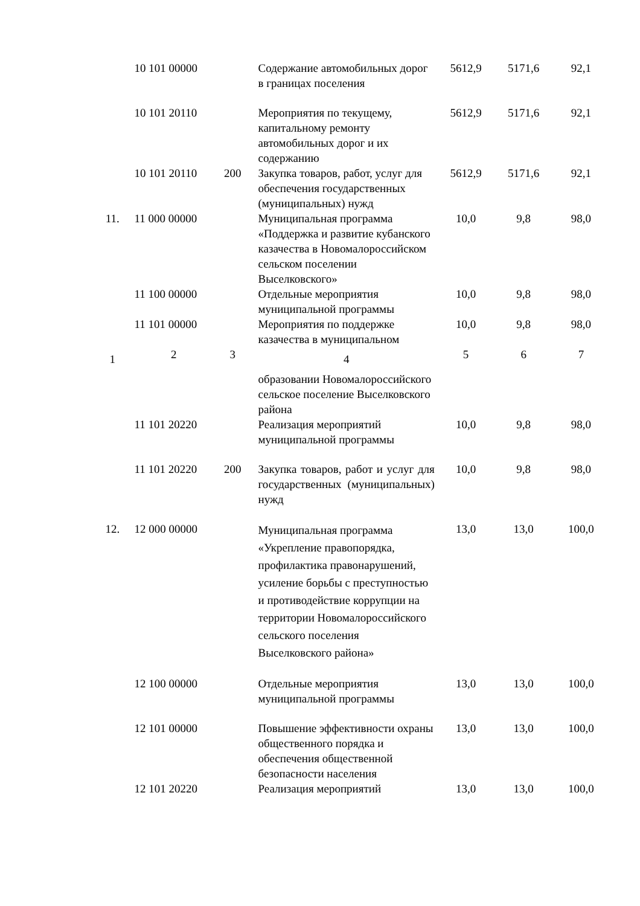| | 10 101 00000 | | Содержание автомобильных дорог в границах поселения | 5612,9 | 5171,6 | 92,1 |
| | 10 101 20110 | | Мероприятия по текущему, капитальному ремонту автомобильных дорог и их содержанию | 5612,9 | 5171,6 | 92,1 |
| | 10 101 20110 | 200 | Закупка товаров, работ, услуг для обеспечения государственных (муниципальных) нужд | 5612,9 | 5171,6 | 92,1 |
| 11. | 11 000 00000 | | Муниципальная программа «Поддержка и развитие кубанского казачества в Новомалороссийском сельском поселении Выселковского» | 10,0 | 9,8 | 98,0 |
| | 11 100 00000 | | Отдельные мероприятия муниципальной программы | 10,0 | 9,8 | 98,0 |
| | 11 101 00000 | | Мероприятия по поддержке казачества в муниципальном | 10,0 | 9,8 | 98,0 |
| 1 | 2 | 3 | 4 | 5 | 6 | 7 |
| | | | образовании Новомалороссийского сельское поселение Выселковского района | | | |
| | 11 101 20220 | | Реализация мероприятий муниципальной программы | 10,0 | 9,8 | 98,0 |
| | 11 101 20220 | 200 | Закупка товаров, работ и услуг для государственных (муниципальных) нужд | 10,0 | 9,8 | 98,0 |
| 12. | 12 000 00000 | | Муниципальная программа «Укрепление правопорядка, профилактика правонарушений, усиление борьбы с преступностью и противодействие коррупции на территории Новомалороссийского сельского поселения Выселковского района» | 13,0 | 13,0 | 100,0 |
| | 12 100 00000 | | Отдельные мероприятия муниципальной программы | 13,0 | 13,0 | 100,0 |
| | 12 101 00000 | | Повышение эффективности охраны общественного порядка и обеспечения общественной безопасности населения | 13,0 | 13,0 | 100,0 |
| | 12 101 20220 | | Реализация мероприятий | 13,0 | 13,0 | 100,0 |